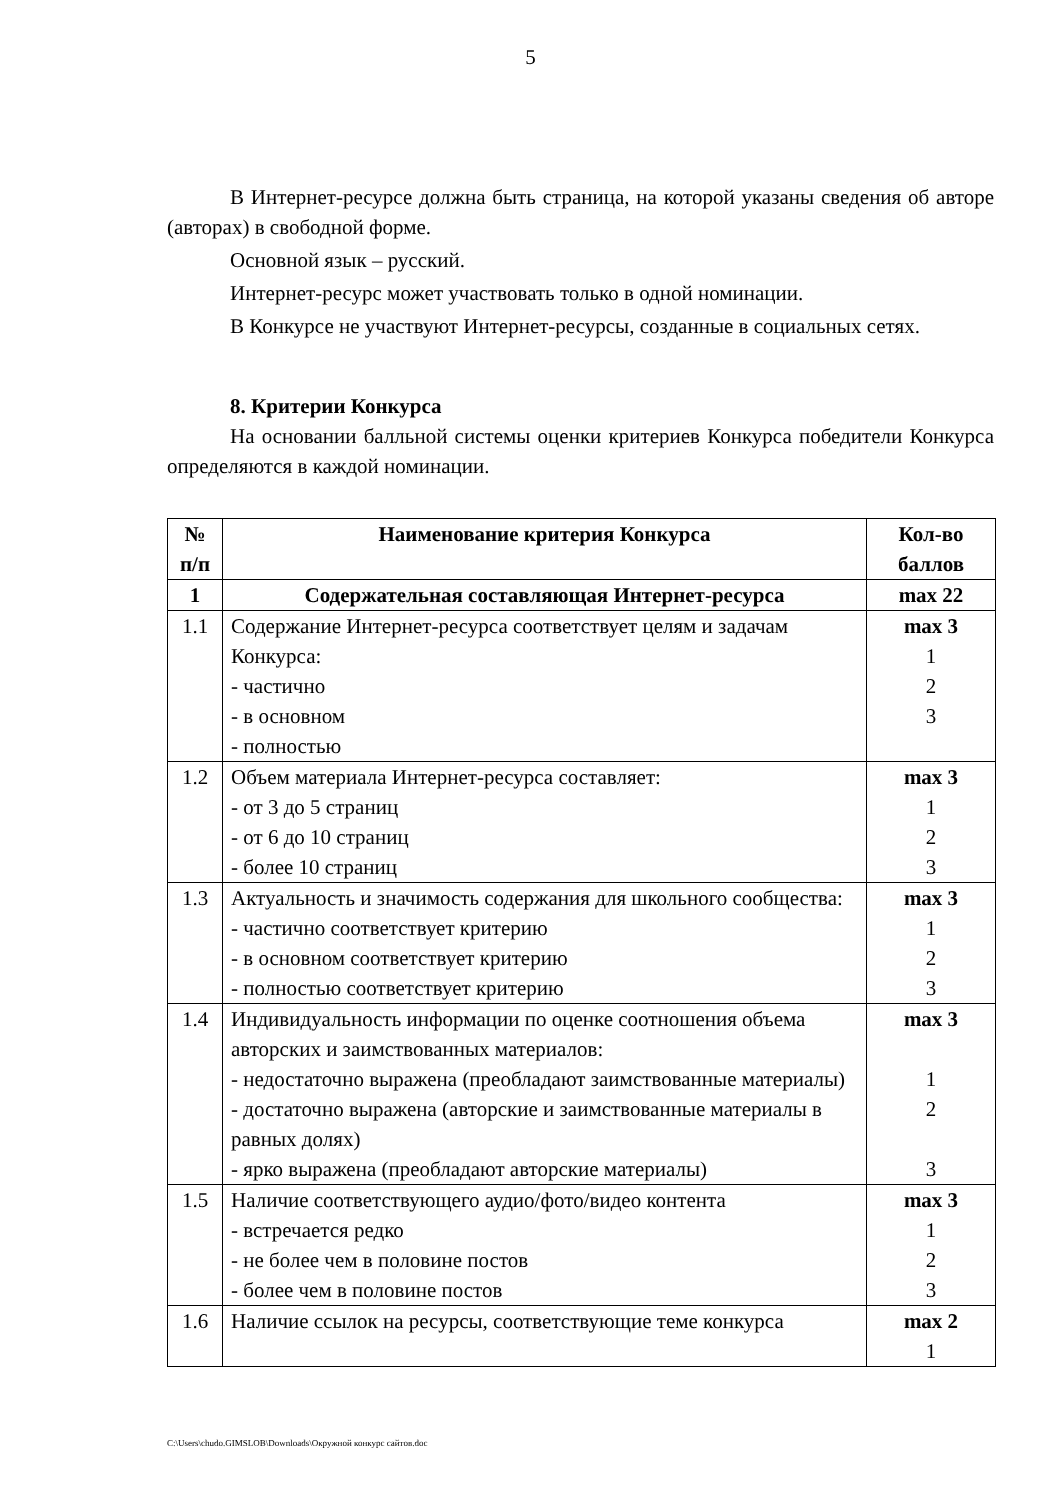5
В Интернет-ресурсе должна быть страница, на которой указаны сведения об авторе (авторах) в свободной форме.
Основной язык – русский.
Интернет-ресурс может участвовать только в одной номинации.
В Конкурсе не участвуют Интернет-ресурсы, созданные в социальных сетях.
8. Критерии Конкурса
На основании балльной системы оценки критериев Конкурса победители Конкурса определяются в каждой номинации.
| № п/п | Наименование критерия Конкурса | Кол-во баллов |
| --- | --- | --- |
| 1 | Содержательная составляющая Интернет-ресурса | max 22 |
| 1.1 | Содержание Интернет-ресурса соответствует целям и задачам Конкурса: - частично - в основном - полностью | max 3 1 2 3 |
| 1.2 | Объем материала Интернет-ресурса составляет: - от 3 до 5 страниц - от 6 до 10 страниц - более 10 страниц | max 3 1 2 3 |
| 1.3 | Актуальность и значимость содержания для школьного сообщества: - частично соответствует критерию - в основном соответствует критерию - полностью соответствует критерию | max 3 1 2 3 |
| 1.4 | Индивидуальность информации по оценке соотношения объема авторских и заимствованных материалов: - недостаточно выражена (преобладают заимствованные материалы) - достаточно выражена (авторские и заимствованные материалы в равных долях) - ярко выражена (преобладают авторские материалы) | max 3 1 2 3 |
| 1.5 | Наличие соответствующего аудио/фото/видео контента - встречается редко - не более чем в половине постов - более чем в половине постов | max 3 1 2 3 |
| 1.6 | Наличие ссылок на ресурсы, соответствующие теме конкурса | max 2 1 |
C:\Users\chudo.GIMSLOB\Downloads\Окружной конкурс сайтов.doc